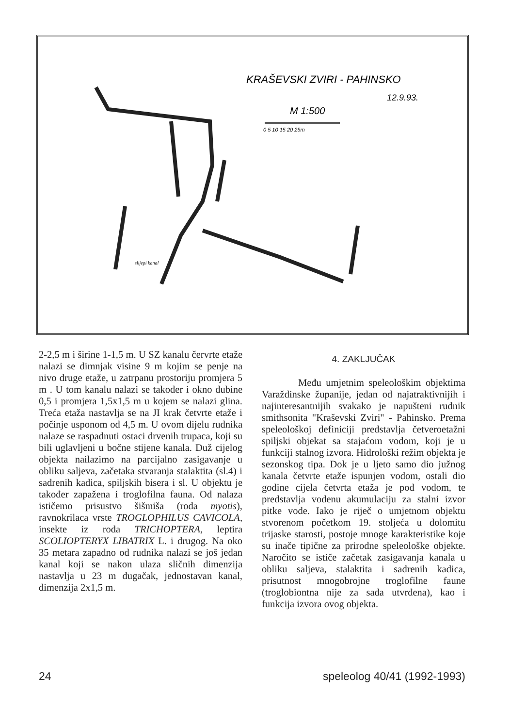KRAŠEVSKI ZVIRI - PAHINSKO
12.9.93.
M 1:500
0 5 10 15 20 25m
slijepi kanal
2-2,5 m i širine 1-1,5 m. U SZ kanalu červrte etaže nalazi se dimnjak visine 9 m kojim se penje na nivo druge etaže, u zatrpanu prostoriju promjera 5 m . U tom kanalu nalazi se također i okno dubine 0,5 i promjera 1,5x1,5 m u kojem se nalazi glina. Treća etaža nastavlja se na JI krak četvrte etaže i počinje usponom od 4,5 m. U ovom dijelu rudnika nalaze se raspadnuti ostaci drvenih trupaca, koji su bili uglavljeni u bočne stijene kanala. Duž cijelog objekta nailazimo na parcijalno zasigavanje u obliku saljeva, začetaka stvaranja stalaktita (sl.4) i sadrenih kadica, spiljskih bisera i sl. U objektu je također zapažena i troglofilna fauna. Od nalaza ističemo prisustvo šišmiša (roda myotis), ravnokrilaca vrste TROGLOPHILUS CAVICOLA, insekte iz roda TRICHOPTERA, leptira SCOLIOPTERYX LIBATRIX L. i drugog. Na oko 35 metara zapadno od rudnika nalazi se još jedan kanal koji se nakon ulaza sličnih dimenzija nastavlja u 23 m dugačak, jednostavan kanal, dimenzija 2x1,5 m.
4. ZAKLJUČAK
Među umjetnim speleološkim objektima Varaždinske županije, jedan od najatraktivnijih i najinteresantnijih svakako je napušteni rudnik smithsonita "Kraševski Zviri" - Pahinsko. Prema speleološkoj definiciji predstavlja četveroetažni spiljski objekat sa stajaćom vodom, koji je u funkciji stalnog izvora. Hidrološki režim objekta je sezonskog tipa. Dok je u ljeto samo dio južnog kanala četvrte etaže ispunjen vodom, ostali dio godine cijela četvrta etaža je pod vodom, te predstavlja vodenu akumulaciju za stalni izvor pitke vode. Iako je riječ o umjetnom objektu stvorenom početkom 19. stoljeća u dolomitu trijaske starosti, postoje mnoge karakteristike koje su inače tipične za prirodne speleološke objekte. Naročito se ističe začetak zasigavanja kanala u obliku saljeva, stalaktita i sadrenih kadica, prisutnost mnogobrojne troglofilne faune (troglobiontna nije za sada utvrđena), kao i funkcija izvora ovog objekta.
24 speleolog 40/41 (1992-1993)